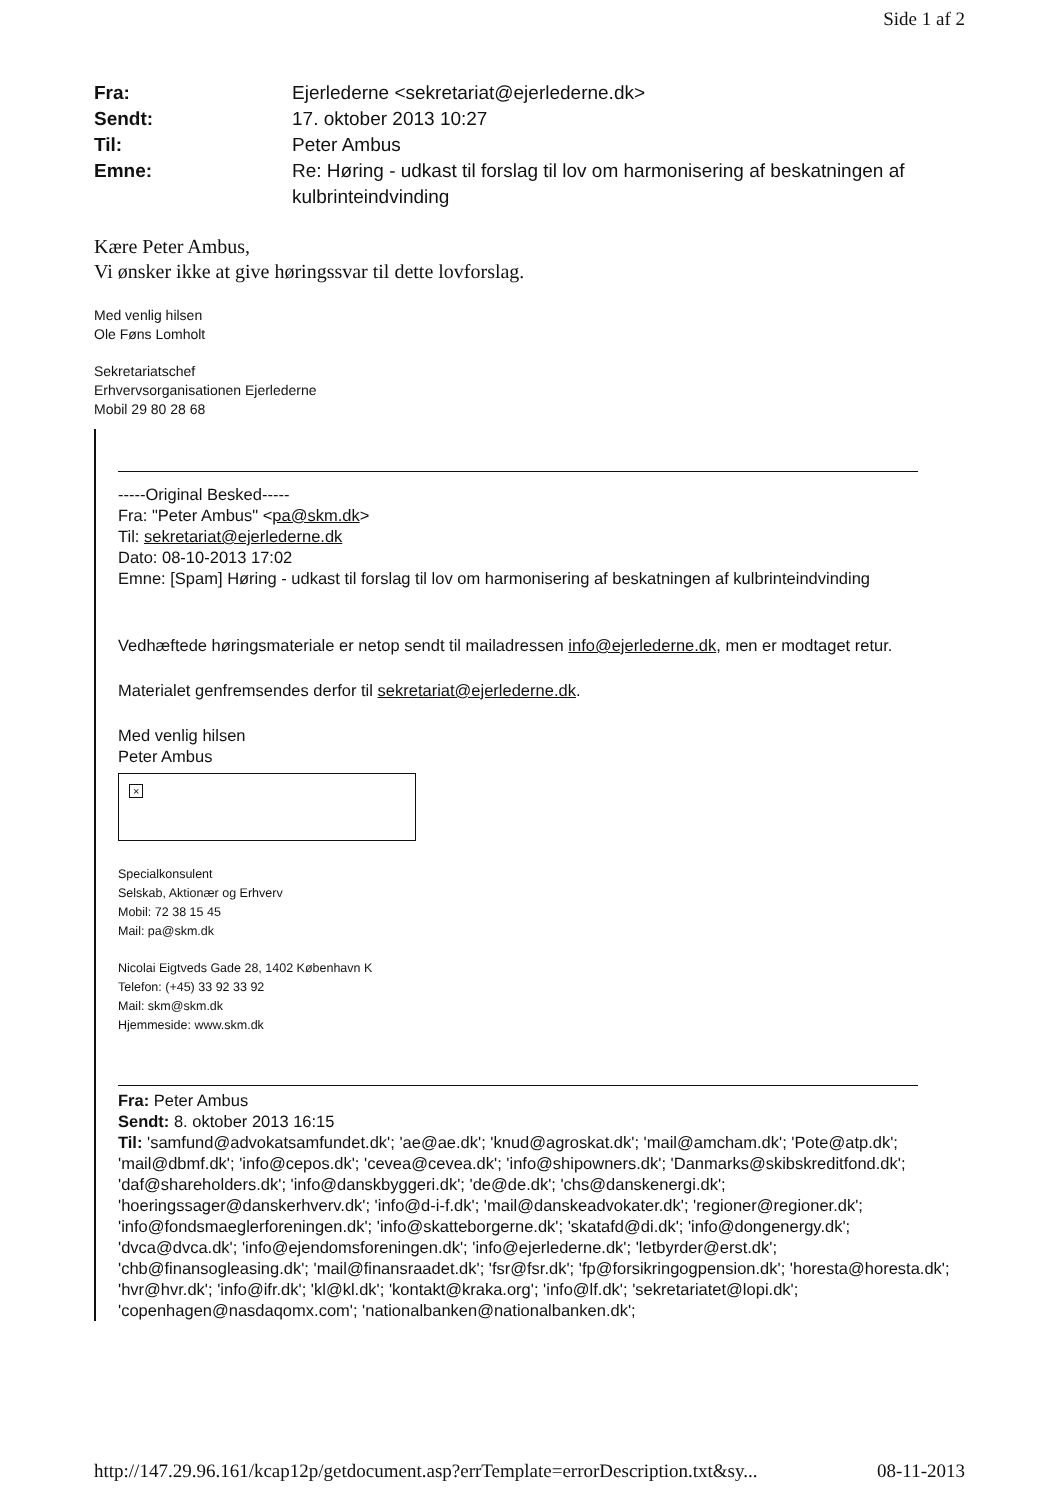Side 1 af 2
Fra: Ejerlederne <sekretariat@ejerlederne.dk>
Sendt: 17. oktober 2013 10:27
Til: Peter Ambus
Emne: Re: Høring - udkast til forslag til lov om harmonisering af beskatningen af kulbrinteindvinding
Kære Peter Ambus,
Vi ønsker ikke at give høringssvar til dette lovforslag.
Med venlig hilsen
Ole Føns Lomholt
Sekretariatschef
Erhvervsorganisationen Ejerlederne
Mobil 29 80 28 68
-----Original Besked-----
Fra: "Peter Ambus" <pa@skm.dk>
Til: sekretariat@ejerlederne.dk
Dato: 08-10-2013 17:02
Emne: [Spam] Høring - udkast til forslag til lov om harmonisering af beskatningen af kulbrinteindvinding
Vedhæftede høringsmateriale er netop sendt til mailadressen info@ejerlederne.dk, men er modtaget retur.
Materialet genfremsendes derfor til sekretariat@ejerlederne.dk.
Med venlig hilsen
Peter Ambus
×
Specialkonsulent
Selskab, Aktionær og Erhverv
Mobil: 72 38 15 45
Mail: pa@skm.dk
Nicolai Eigtveds Gade 28, 1402 København K
Telefon: (+45) 33 92 33 92
Mail: skm@skm.dk
Hjemmeside: www.skm.dk
Fra: Peter Ambus
Sendt: 8. oktober 2013 16:15
Til: 'samfund@advokatsamfundet.dk'; 'ae@ae.dk'; 'knud@agroskat.dk'; 'mail@amcham.dk'; 'Pote@atp.dk'; 'mail@dbmf.dk'; 'info@cepos.dk'; 'cevea@cevea.dk'; 'info@shipowners.dk'; 'Danmarks@skibskreditfond.dk'; 'daf@shareholders.dk'; 'info@danskbyggeri.dk'; 'de@de.dk'; 'chs@danskenergi.dk'; 'hoeringssager@danskerhverv.dk'; 'info@d-i-f.dk'; 'mail@danskeadvokater.dk'; 'regioner@regioner.dk'; 'info@fondsmaeglerforeningen.dk'; 'info@skatteborgerne.dk'; 'skatafd@di.dk'; 'info@dongenergy.dk'; 'dvca@dvca.dk'; 'info@ejendomsforeningen.dk'; 'info@ejerlederne.dk'; 'letbyrder@erst.dk'; 'chb@finansogleasing.dk'; 'mail@finansraadet.dk'; 'fsr@fsr.dk'; 'fp@forsikringogpension.dk'; 'horesta@horesta.dk'; 'hvr@hvr.dk'; 'info@ifr.dk'; 'kl@kl.dk'; 'kontakt@kraka.org'; 'info@lf.dk'; 'sekretariatet@lopi.dk'; 'copenhagen@nasdaqomx.com'; 'nationalbanken@nationalbanken.dk';
http://147.29.96.161/kcap12p/getdocument.asp?errTemplate=errorDescription.txt&sy... 08-11-2013